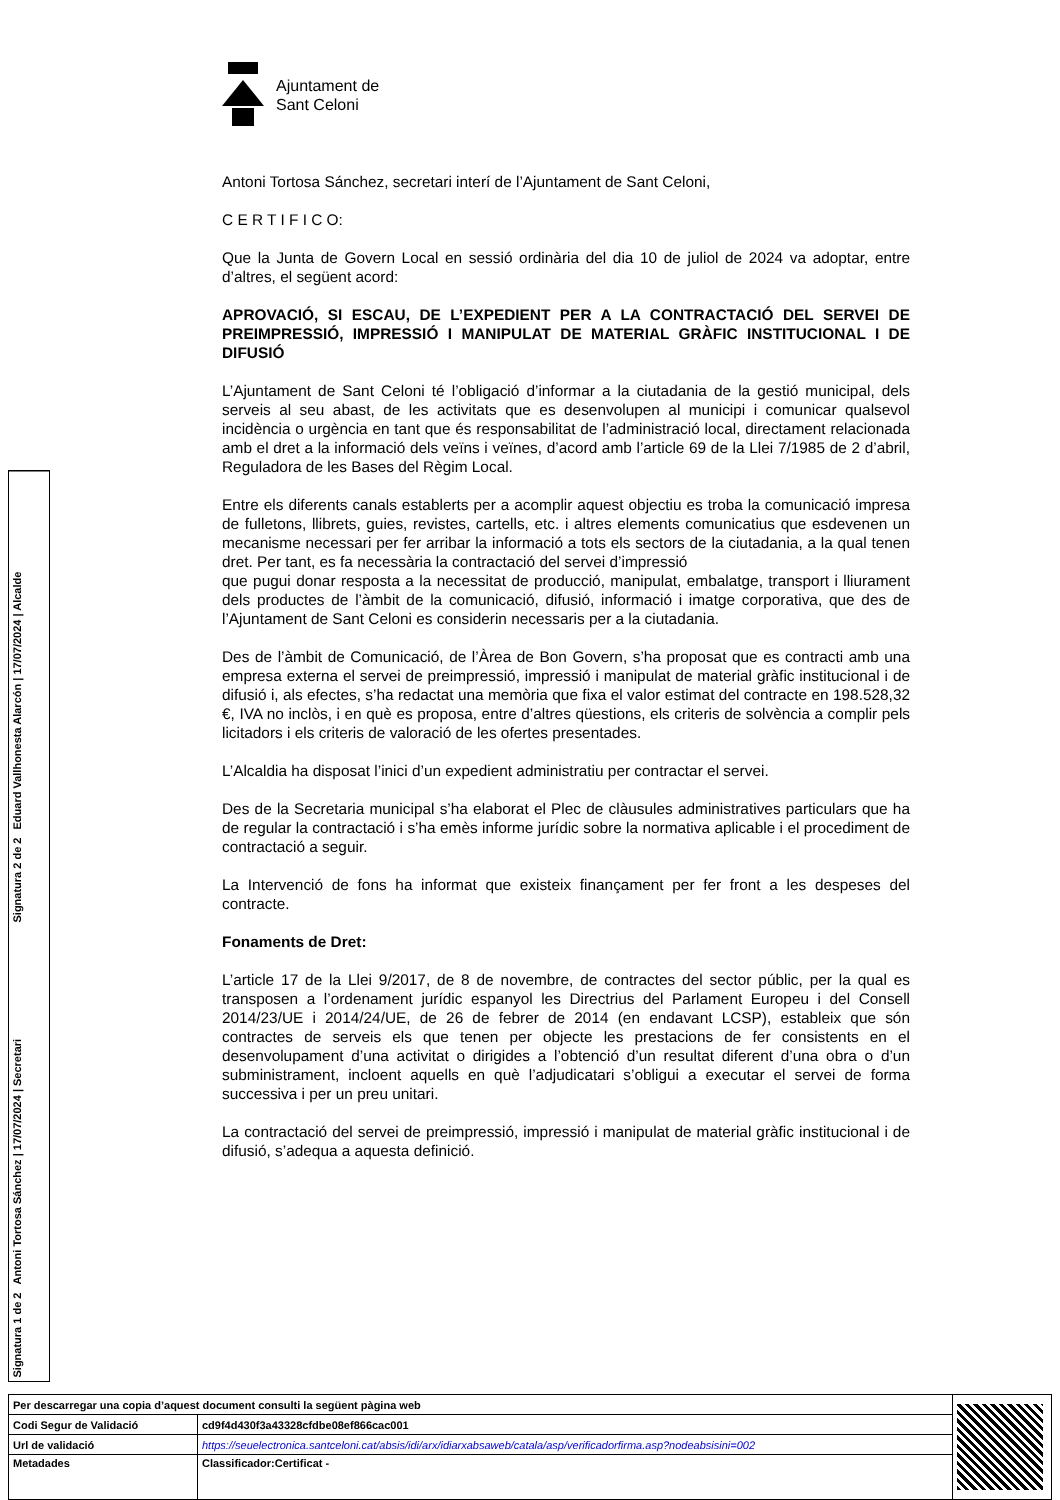Ajuntament de
Sant Celoni
Antoni Tortosa Sánchez, secretari interí de l’Ajuntament de Sant Celoni,
C E R T I F I C O:
Que la Junta de Govern Local en sessió ordinària del dia 10 de juliol de 2024 va adoptar, entre d’altres, el següent acord:
APROVACIÓ, SI ESCAU, DE L’EXPEDIENT PER A LA CONTRACTACIÓ DEL SERVEI DE PREIMPRESSIÓ, IMPRESSIÓ I MANIPULAT DE MATERIAL GRÀFIC INSTITUCIONAL I DE DIFUSIÓ
L’Ajuntament de Sant Celoni té l’obligació d’informar a la ciutadania de la gestió municipal, dels serveis al seu abast, de les activitats que es desenvolupen al municipi i comunicar qualsevol incidència o urgència en tant que és responsabilitat de l’administració local, directament relacionada amb el dret a la informació dels veïns i veïnes, d’acord amb l’article 69 de la Llei 7/1985 de 2 d’abril, Reguladora de les Bases del Règim Local.
Entre els diferents canals establerts per a acomplir aquest objectiu es troba la comunicació impresa de fulletons, llibrets, guies, revistes, cartells, etc. i altres elements comunicatius que esdevenen un mecanisme necessari per fer arribar la informació a tots els sectors de la ciutadania, a la qual tenen dret. Per tant, es fa necessària la contractació del servei d’impressió
que pugui donar resposta a la necessitat de producció, manipulat, embalatge, transport i lliurament dels productes de l’àmbit de la comunicació, difusió, informació i imatge corporativa, que des de l’Ajuntament de Sant Celoni es considerin necessaris per a la ciutadania.
Des de l’àmbit de Comunicació, de l’Àrea de Bon Govern, s’ha proposat que es contracti amb una empresa externa el servei de preimpressió, impressió i manipulat de material gràfic institucional i de difusió i, als efectes, s’ha redactat una memòria que fixa el valor estimat del contracte en 198.528,32 €, IVA no inclòs, i en què es proposa, entre d’altres qüestions, els criteris de solvència a complir pels licitadors i els criteris de valoració de les ofertes presentades.
L’Alcaldia ha disposat l’inici d’un expedient administratiu per contractar el servei.
Des de la Secretaria municipal s’ha elaborat el Plec de clàusules administratives particulars que ha de regular la contractació i s’ha emès informe jurídic sobre la normativa aplicable i el procediment de contractació a seguir.
La Intervenció de fons ha informat que existeix finançament per fer front a les despeses del contracte.
Fonaments de Dret:
L’article 17 de la Llei 9/2017, de 8 de novembre, de contractes del sector públic, per la qual es transposen a l’ordenament jurídic espanyol les Directrius del Parlament Europeu i del Consell 2014/23/UE i 2014/24/UE, de 26 de febrer de 2014 (en endavant LCSP), estableix que són contractes de serveis els que tenen per objecte les prestacions de fer consistents en el desenvolupament d’una activitat o dirigides a l’obtenció d’un resultat diferent d’una obra o d’un subministrament, incloent aquells en què l’adjudicatari s’obligui a executar el servei de forma successiva i per un preu unitari.
La contractació del servei de preimpressió, impressió i manipulat de material gràfic institucional i de difusió, s’adequa a aquesta definició.
Signatura 2 de 2
Eduard Vallhonesta Alarcón | 17/07/2024 | Alcalde
Signatura 1 de 2
Antoni Tortosa Sánchez | 17/07/2024 | Secretari
| Per descarregar una copia d’aquest document consulti la següent pàgina web | | |
| Codi Segur de Validació | cd9f4d430f3a43328cfdbe08ef866cac001 | |
| Url de validació | https://seuelectronica.santceloni.cat/absis/idi/arx/idiarxabsaweb/catala/asp/verificadorfirma.asp?nodeabsisini=002 | |
| Metadades | Classificador:Certificat - | |